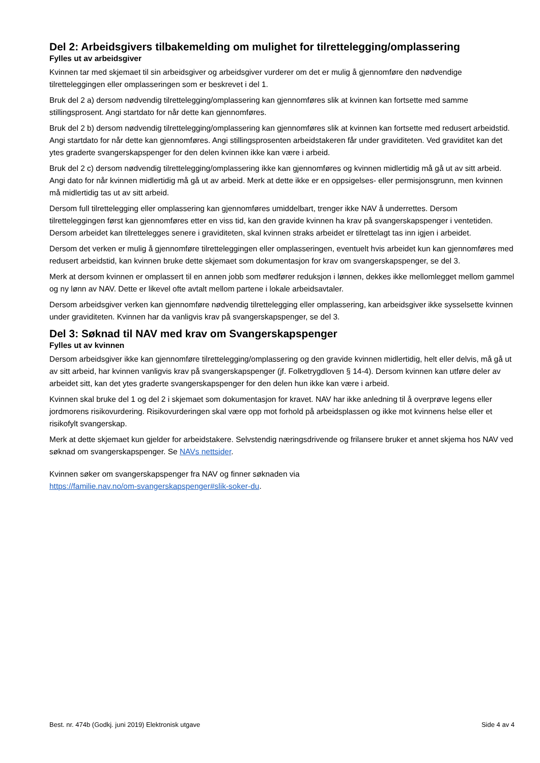Del 2: Arbeidsgivers tilbakemelding om mulighet for tilrettelegging/omplassering
Fylles ut av arbeidsgiver
Kvinnen tar med skjemaet til sin arbeidsgiver og arbeidsgiver vurderer om det er mulig å gjennomføre den nødvendige tilretteleggingen eller omplasseringen som er beskrevet i del 1.
Bruk del 2 a) dersom nødvendig tilrettelegging/omplassering kan gjennomføres slik at kvinnen kan fortsette med samme stillingsprosent. Angi startdato for når dette kan gjennomføres.
Bruk del 2 b) dersom nødvendig tilrettelegging/omplassering kan gjennomføres slik at kvinnen kan fortsette med redusert arbeidstid. Angi startdato for når dette kan gjennomføres. Angi stillingsprosenten arbeidstakeren får under graviditeten. Ved graviditet kan det ytes graderte svangerskapspenger for den delen kvinnen ikke kan være i arbeid.
Bruk del 2 c) dersom nødvendig tilrettelegging/omplassering ikke kan gjennomføres og kvinnen midlertidig må gå ut av sitt arbeid. Angi dato for når kvinnen midlertidig må gå ut av arbeid. Merk at dette ikke er en oppsigelses- eller permisjonsgrunn, men kvinnen må midlertidig tas ut av sitt arbeid.
Dersom full tilrettelegging eller omplassering kan gjennomføres umiddelbart, trenger ikke NAV å underrettes. Dersom tilretteleggingen først kan gjennomføres etter en viss tid, kan den gravide kvinnen ha krav på svangerskapspenger i ventetiden. Dersom arbeidet kan tilrettelegges senere i graviditeten, skal kvinnen straks arbeidet er tilrettelagt tas inn igjen i arbeidet.
Dersom det verken er mulig å gjennomføre tilretteleggingen eller omplasseringen, eventuelt hvis arbeidet kun kan gjennomføres med redusert arbeidstid, kan kvinnen bruke dette skjemaet som dokumentasjon for krav om svangerskapspenger, se del 3.
Merk at dersom kvinnen er omplassert til en annen jobb som medfører reduksjon i lønnen, dekkes ikke mellomlegget mellom gammel og ny lønn av NAV. Dette er likevel ofte avtalt mellom partene i lokale arbeidsavtaler.
Dersom arbeidsgiver verken kan gjennomføre nødvendig tilrettelegging eller omplassering, kan arbeidsgiver ikke sysselsette kvinnen under graviditeten. Kvinnen har da vanligvis krav på svangerskapspenger, se del 3.
Del 3: Søknad til NAV med krav om Svangerskapspenger
Fylles ut av kvinnen
Dersom arbeidsgiver ikke kan gjennomføre tilrettelegging/omplassering og den gravide kvinnen midlertidig, helt eller delvis, må gå ut av sitt arbeid, har kvinnen vanligvis krav på svangerskapspenger (jf. Folketrygdloven § 14-4). Dersom kvinnen kan utføre deler av arbeidet sitt, kan det ytes graderte svangerskapspenger for den delen hun ikke kan være i arbeid.
Kvinnen skal bruke del 1 og del 2 i skjemaet som dokumentasjon for kravet. NAV har ikke anledning til å overprøve legens eller jordmorens risikovurdering. Risikovurderingen skal være opp mot forhold på arbeidsplassen og ikke mot kvinnens helse eller et risikofylt svangerskap.
Merk at dette skjemaet kun gjelder for arbeidstakere. Selvstendig næringsdrivende og frilansere bruker et annet skjema hos NAV ved søknad om svangerskapspenger. Se NAVs nettsider.
Kvinnen søker om svangerskapspenger fra NAV og finner søknaden via
https://familie.nav.no/om-svangerskapspenger#slik-soker-du.
Best. nr. 474b (Godkj. juni 2019) Elektronisk utgave Side 4 av 4